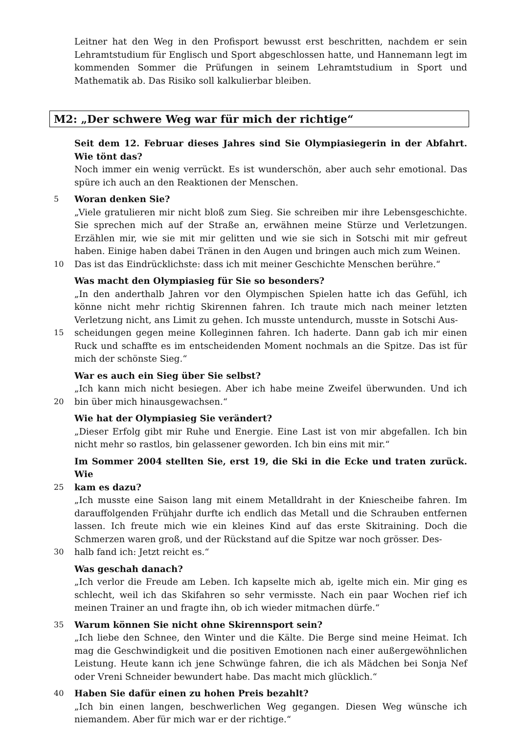Leitner hat den Weg in den Profisport bewusst erst beschritten, nachdem er sein Lehramtstudium für Englisch und Sport abgeschlossen hatte, und Hannemann legt im kommenden Sommer die Prüfungen in seinem Lehramtstudium in Sport und Mathematik ab. Das Risiko soll kalkulierbar bleiben.
M2: „Der schwere Weg war für mich der richtige“
Seit dem 12. Februar dieses Jahres sind Sie Olympiasiegerin in der Abfahrt. Wie tönt das?
Noch immer ein wenig verrückt. Es ist wunderschön, aber auch sehr emotional. Das spüre ich auch an den Reaktionen der Menschen.
5 Woran denken Sie?
„Viele gratulieren mir nicht bloß zum Sieg. Sie schreiben mir ihre Lebensgeschichte. Sie sprechen mich auf der Straße an, erwähnen meine Stürze und Verletzungen. Erzählen mir, wie sie mit mir gelitten und wie sie sich in Sotschi mit mir gefreut haben. Einige haben dabei Tränen in den Augen und bringen auch mich zum Weinen.
10 Das ist das Eindrücklichste: dass ich mit meiner Geschichte Menschen berühre.“
Was macht den Olympiasieg für Sie so besonders?
„In den anderthalb Jahren vor den Olympischen Spielen hatte ich das Gefühl, ich könne nicht mehr richtig Skirennen fahren. Ich traute mich nach meiner letzten Verletzung nicht, ans Limit zu gehen. Ich musste untendurch, musste in Sotschi Aus-
15 scheidungen gegen meine Kolleginnen fahren. Ich haderte. Dann gab ich mir einen Ruck und schaffte es im entscheidenden Moment nochmals an die Spitze. Das ist für mich der schönste Sieg.“
War es auch ein Sieg über Sie selbst?
„Ich kann mich nicht besiegen. Aber ich habe meine Zweifel überwunden. Und ich
20 bin über mich hinausgewachsen.“
Wie hat der Olympiasieg Sie verändert?
„Dieser Erfolg gibt mir Ruhe und Energie. Eine Last ist von mir abgefallen. Ich bin nicht mehr so rastlos, bin gelassener geworden. Ich bin eins mit mir.“
Im Sommer 2004 stellten Sie, erst 19, die Ski in die Ecke und traten zurück. Wie
25 kam es dazu?
„Ich musste eine Saison lang mit einem Metalldraht in der Kniescheibe fahren. Im darauffolgenden Frühjahr durfte ich endlich das Metall und die Schrauben entfernen lassen. Ich freute mich wie ein kleines Kind auf das erste Skitraining. Doch die Schmerzen waren groß, und der Rückstand auf die Spitze war noch grösser. Des-
30 halb fand ich: Jetzt reicht es.“
Was geschah danach?
„Ich verlor die Freude am Leben. Ich kapselte mich ab, igelte mich ein. Mir ging es schlecht, weil ich das Skifahren so sehr vermisste. Nach ein paar Wochen rief ich meinen Trainer an und fragte ihn, ob ich wieder mitmachen dürfe.“
35 Warum können Sie nicht ohne Skirennsport sein?
„Ich liebe den Schnee, den Winter und die Kälte. Die Berge sind meine Heimat. Ich mag die Geschwindigkeit und die positiven Emotionen nach einer außergewöhnlichen Leistung. Heute kann ich jene Schwünge fahren, die ich als Mädchen bei Sonja Nef oder Vreni Schneider bewundert habe. Das macht mich glücklich.“
40 Haben Sie dafür einen zu hohen Preis bezahlt?
„Ich bin einen langen, beschwerlichen Weg gegangen. Diesen Weg wünsche ich niemandem. Aber für mich war er der richtige.“